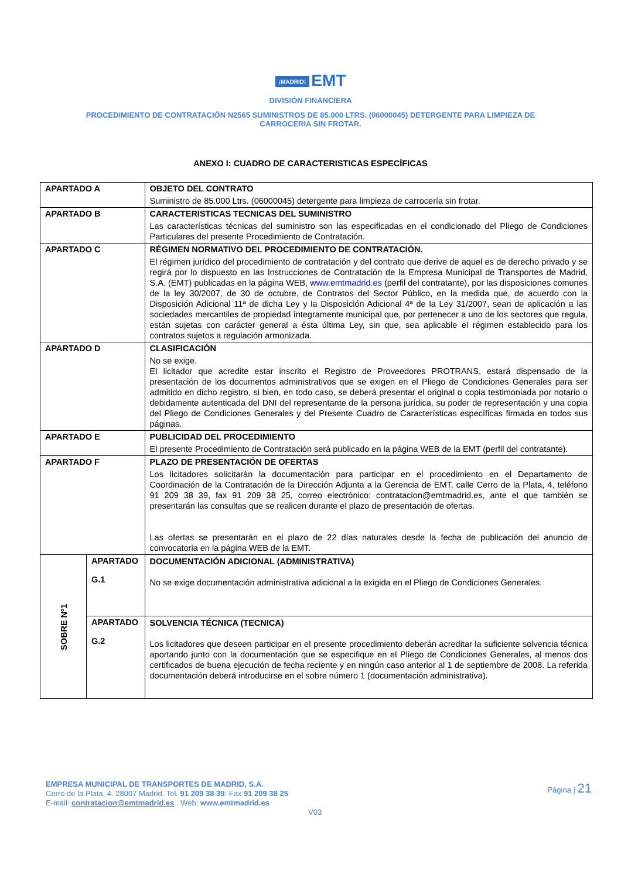¡MADRID! EMT
DIVISIÓN FINANCIERA
PROCEDIMIENTO DE CONTRATACIÓN N2565 SUMINISTROS DE 85.000 LTRS. (06000045) DETERGENTE PARA LIMPIEZA DE CARROCERIA SIN FROTAR.
ANEXO I: CUADRO DE CARACTERISTICAS ESPECÍFICAS
| APARTADO A | | OBJETO DEL CONTRATO |
| | | Suministro de 85.000 Ltrs. (06000045) detergente para limpieza de carrocería sin frotar. |
| APARTADO B | | CARACTERISTICAS TECNICAS DEL SUMINISTRO |
| | | Las características técnicas del suministro son las especificadas en el condicionado del Pliego de Condiciones Particulares del presente Procedimiento de Contratación. |
| APARTADO C | | RÉGIMEN NORMATIVO DEL PROCEDIMIENTO DE CONTRATACIÓN. |
| | | El régimen jurídico del procedimiento de contratación y del contrato que derive de aquel es de derecho privado y se regirá por lo dispuesto en las Instrucciones de Contratación de la Empresa Municipal de Transportes de Madrid, S.A. (EMT) publicadas en la página WEB, www.emtmadrid.es (perfil del contratante), por las disposiciones comunes de la ley 30/2007, de 30 de octubre, de Contratos del Sector Público, en la medida que, de acuerdo con la Disposición Adicional 11ª de dicha Ley y la Disposición Adicional 4ª de la Ley 31/2007, sean de aplicación a las sociedades mercantiles de propiedad íntegramente municipal que, por pertenecer a uno de los sectores que regula, están sujetas con carácter general a ésta última Ley, sin que, sea aplicable el régimen establecido para los contratos sujetos a regulación armonizada. |
| APARTADO D | | CLASIFICACIÓN |
| | | No se exige. El licitador que acredite estar inscrito el Registro de Proveedores PROTRANS, estará dispensado de la presentación de los documentos administrativos que se exigen en el Pliego de Condiciones Generales para ser admitido en dicho registro, si bien, en todo caso, se deberá presentar el original o copia testimoniada por notario o debidamente autenticada del DNI del representante de la persona jurídica, su poder de representación y una copia del Pliego de Condiciones Generales y del Presente Cuadro de Características específicas firmada en todos sus páginas. |
| APARTADO E | | PUBLICIDAD DEL PROCEDIMIENTO |
| | | El presente Procedimiento de Contratación será publicado en la página WEB de la EMT (perfil del contratante). |
| APARTADO F | | PLAZO DE PRESENTACIÓN DE OFERTAS |
| | | Los licitadores solicitarán la documentación para participar en el procedimiento en el Departamento de Coordinación de la Contratación de la Dirección Adjunta a la Gerencia de EMT, calle Cerro de la Plata, 4, teléfono 91 209 38 39, fax 91 209 38 25, correo electrónico: contratacion@emtmadrid.es, ante el que también se presentarán las consultas que se realicen durante el plazo de presentación de ofertas. Las ofertas se presentarán en el plazo de 22 días naturales desde la fecha de publicación del anuncio de convocatoria en la página WEB de la EMT. |
| SOBRE Nº1 | APARTADO G.1 | DOCUMENTACIÓN ADICIONAL (ADMINISTRATIVA) No se exige documentación administrativa adicional a la exigida en el Pliego de Condiciones Generales. |
| | APARTADO G.2 | SOLVENCIA TÉCNICA (TECNICA) Los licitadores que deseen participar en el presente procedimiento deberán acreditar la suficiente solvencia técnica aportando junto con la documentación que se especifique en el Pliego de Condiciones Generales, al menos dos certificados de buena ejecución de fecha reciente y en ningún caso anterior al 1 de septiembre de 2008. La referida documentación deberá introducirse en el sobre número 1 (documentación administrativa). |
EMPRESA MUNICIPAL DE TRANSPORTES DE MADRID, S.A.
Cerro de la Plata, 4. 28007 Madrid. Tel. 91 209 38 39. Fax 91 209 38 25
E-mail: contratacion@emtmadrid.es . Web: www.emtmadrid.es
Página | 21
V03